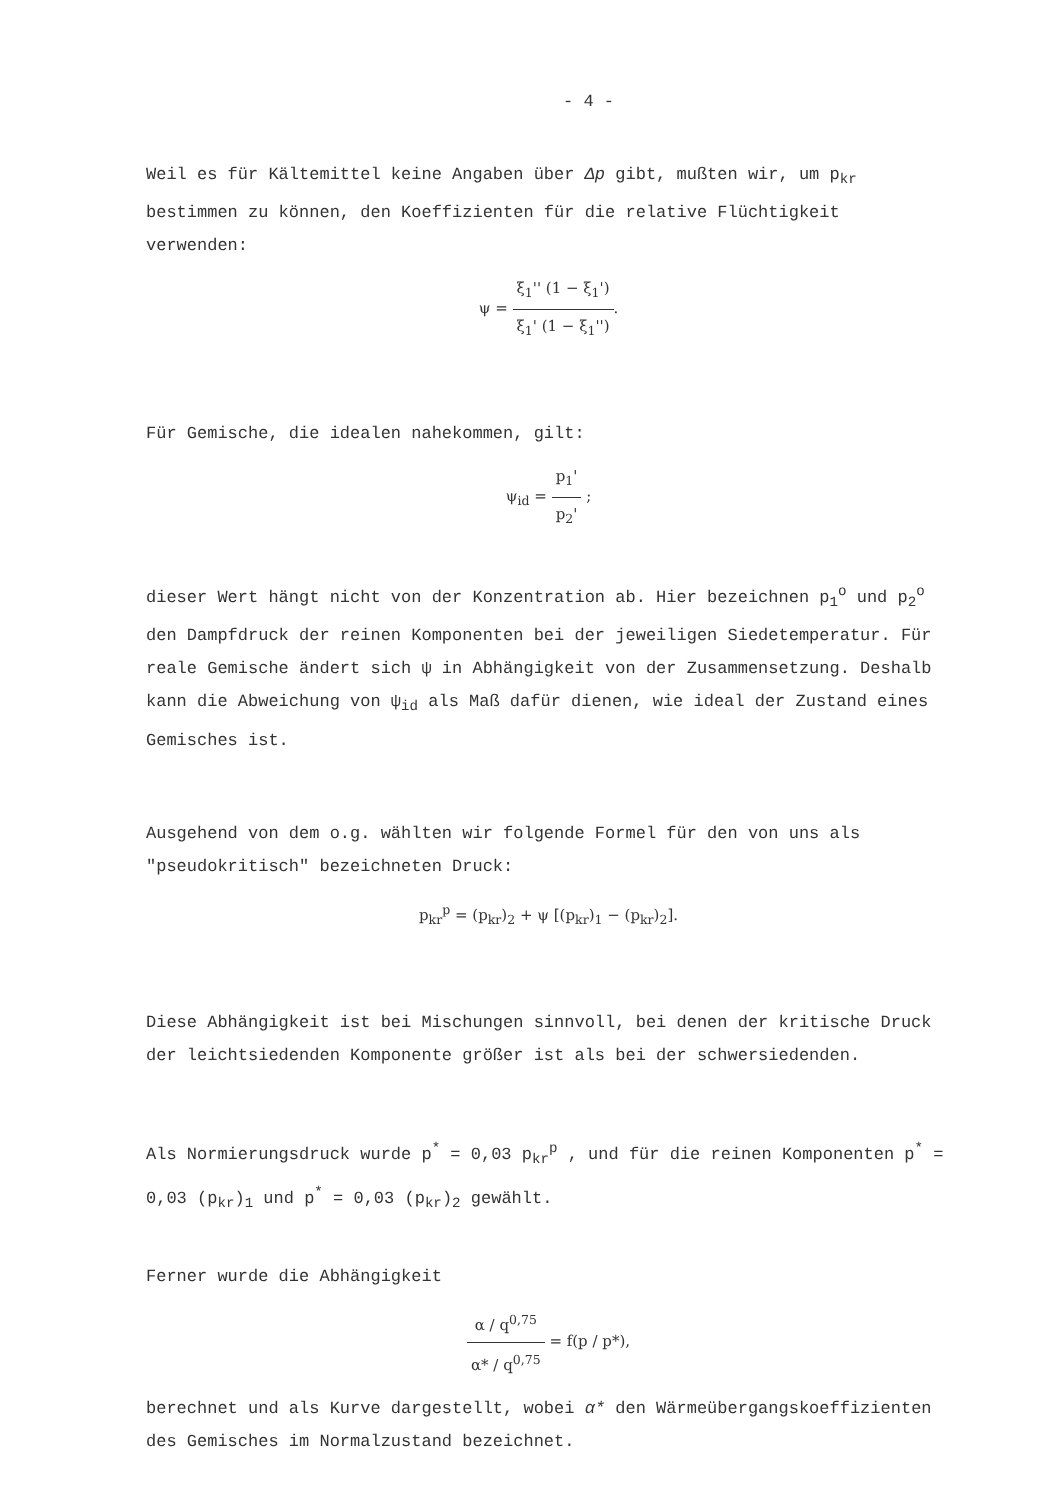- 4 -
Weil es für Kältemittel keine Angaben über Δp gibt, mußten wir, um p<sub>kr</sub> bestimmen zu können, den Koeffizienten für die relative Flüchtigkeit verwenden:
ψ = ξ<sub>1</sub>'' (1 − ξ<sub>1</sub>') ξ<sub>1</sub>' (1 − ξ<sub>1</sub>'').
Für Gemische, die idealen nahekommen, gilt:
ψ<sub>id</sub> = p<sub>1</sub>' p<sub>2</sub>' ;
dieser Wert hängt nicht von der Konzentration ab. Hier bezeichnen p<sub>1</sub><sup>o</sup> und p<sub>2</sub><sup>o</sup> den Dampfdruck der reinen Komponenten bei der jeweiligen Siedetemperatur. Für reale Gemische ändert sich ψ in Abhängigkeit von der Zusammensetzung. Deshalb kann die Abweichung von ψ<sub>id</sub> als Maß dafür dienen, wie ideal der Zustand eines Gemisches ist.
Ausgehend von dem o.g. wählten wir folgende Formel für den von uns als "pseudokritisch" bezeichneten Druck:
p<sub>kr</sub><sup>p</sup> = (p<sub>kr</sub>)<sub>2</sub> + ψ [(p<sub>kr</sub>)<sub>1</sub> − (p<sub>kr</sub>)<sub>2</sub>].
Diese Abhängigkeit ist bei Mischungen sinnvoll, bei denen der kritische Druck der leichtsiedenden Komponente größer ist als bei der schwersiedenden.
Als Normierungsdruck wurde p<sup>*</sup> = 0,03 p<sub>kr</sub><sup>p</sup> , und für die reinen Komponenten p<sup>*</sup> = 0,03 (p<sub>kr</sub>)<sub>1</sub> und p<sup>*</sup> = 0,03 (p<sub>kr</sub>)<sub>2</sub> gewählt.
Ferner wurde die Abhängigkeit
α / q<sup>0,75</sup> α* / q<sup>0,75</sup> = f(p / p*),
berechnet und als Kurve dargestellt, wobei α* den Wärmeübergangskoeffizienten des Gemisches im Normalzustand bezeichnet.